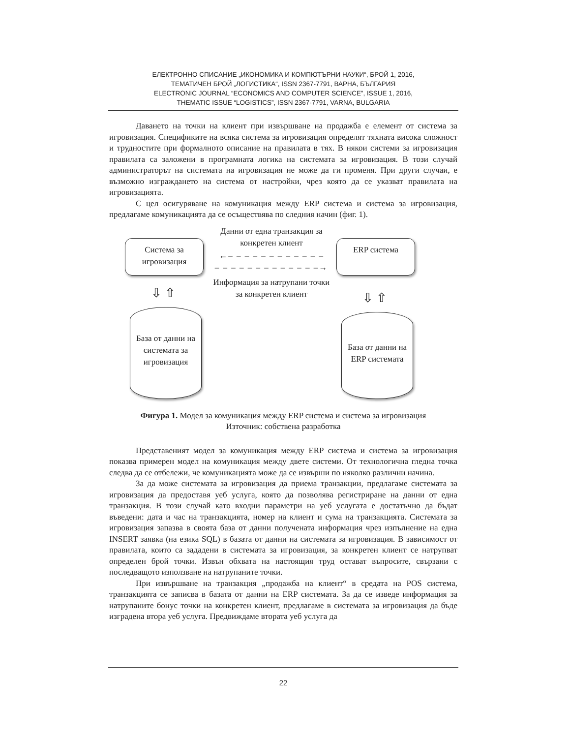ЕЛЕКТРОННО СПИСАНИЕ „ИКОНОМИКА И КОМПЮТЪРНИ НАУКИ“, БРОЙ 1, 2016,
ТЕМАТИЧЕН БРОЙ „ЛОГИСТИКА“, ISSN 2367-7791, ВАРНА, БЪЛГАРИЯ
ELECTRONIC JOURNAL “ECONOMICS AND COMPUTER SCIENCE”, ISSUE 1, 2016,
THEMATIC ISSUE “LOGISTICS”, ISSN 2367-7791, VARNA, BULGARIA
Даването на точки на клиент при извършване на продажба е елемент от система за игровизация. Спецификите на всяка система за игровизация определят тяхната висока сложност и трудностите при формалното описание на правилата в тях. В някои системи за игровизация правилата са заложени в програмната логика на системата за игровизация. В този случай администраторът на системата на игровизация не може да ги променя. При други случаи, е възможно изграждането на система от настройки, чрез която да се указват правилата на игровизацията.
С цел осигуряване на комуникация между ERP система и система за игровизация, предлагаме комуникацията да се осъществява по следния начин (фиг. 1).
Система за игровизация
ERP система
Данни от една транзакция за конкретен клиент
←– – – – – – – – – – – –
– – – – – – – – – – – – –→
Информация за натрупани точки за конкретен клиент
⇩ ⇧ ⇩ ⇧
База от данни на системата за игровизация
База от данни на ERP системата
Фигура 1. Модел за комуникация между ERP система и система за игровизация
Източник: собствена разработка
Представеният модел за комуникация между ERP система и система за игровизация показва примерен модел на комуникация между двете системи. От технологична гледна точка следва да се отбележи, че комуникацията може да се извърши по няколко различни начина.
За да може системата за игровизация да приема транзакции, предлагаме системата за игровизация да предоставя уеб услуга, която да позволява регистриране на данни от една транзакция. В този случай като входни параметри на уеб услугата е достатъчно да бъдат въведени: дата и час на транзакцията, номер на клиент и сума на транзакцията. Системата за игровизация запазва в своята база от данни получената информация чрез изпълнение на една INSERT заявка (на езика SQL) в базата от данни на системата за игровизация. В зависимост от правилата, които са зададени в системата за игровизация, за конкретен клиент се натрупват определен брой точки. Извън обхвата на настоящия труд остават въпросите, свързани с последващото използване на натрупаните точки.
При извършване на транзакция „продажба на клиент“ в средата на POS система, транзакцията се записва в базата от данни на ERP системата. За да се изведе информация за натрупаните бонус точки на конкретен клиент, предлагаме в системата за игровизация да бъде изградена втора уеб услуга. Предвиждаме втората уеб услуга да
22